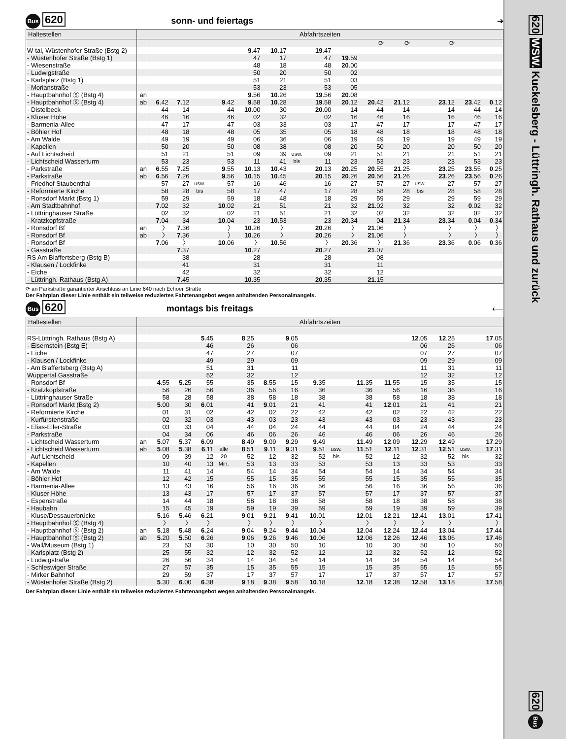Bus 620
sonn- und feiertags ➔
| Haltestellen | Abfahrtszeiten | | | | | | | | | | | | | | | |
| --- | --- | --- | --- | --- | --- | --- | --- | --- | --- | --- | --- | --- | --- | --- | --- | --- |
| | | | | | | | | | | | ⟳ | ⟳ | | ⟳ | | |
| W-tal, Wüstenhofer Straße (Bstg 2) | | | | | | 9 .47 | 10 .17 | | 19 .47 | | | | | | | |
| - Wüstenhofer Straße (Bstg 1) | | | | | | 47 | 17 | | 47 | 19 .59 | | | | | | |
| - Wiesenstraße | | | | | | 48 | 18 | | 48 | 20 .00 | | | | | | |
| - Ludwigstraße | | | | | | 50 | 20 | | 50 | 02 | | | | | | |
| - Karlsplatz (Bstg 1) | | | | | | 51 | 21 | | 51 | 03 | | | | | | |
| - Morianstraße | | | | | | 53 | 23 | | 53 | 05 | | | | | | |
| - Hauptbahnhof Ⓢ (Bstg 4) | an | | | | | 9 .56 | 10 .26 | | 19 .56 | 20 .08 | | | | | | |
| - Hauptbahnhof Ⓢ (Bstg 4) | ab | 6 .42 | 7 .12 | | 9 .42 | 9 .58 | 10 .28 | | 19 .58 | 20 .12 | 20 .42 | 21 .12 | | 23 .12 | 23 .42 | 0 .12 |
| - Distelbeck | | 44 | 14 | | 44 | 10 .00 | 30 | | 20 .00 | 14 | 44 | 14 | | 14 | 44 | 14 |
| - Kluser Höhe | | 46 | 16 | | 46 | 02 | 32 | | 02 | 16 | 46 | 16 | | 16 | 46 | 16 |
| - Barmenia-Allee | | 47 | 17 | | 47 | 03 | 33 | | 03 | 17 | 47 | 17 | | 17 | 47 | 17 |
| - Böhler Hof | | 48 | 18 | | 48 | 05 | 35 | | 05 | 18 | 48 | 18 | | 18 | 48 | 18 |
| - Am Walde | | 49 | 19 | | 49 | 06 | 36 | | 06 | 19 | 49 | 19 | | 19 | 49 | 19 |
| - Kapellen | | 50 | 20 | | 50 | 08 | 38 | | 08 | 20 | 50 | 20 | | 20 | 50 | 20 |
| - Auf Lichtscheid | | 51 | 21 | | 51 | 09 | 39 | usw. | 09 | 21 | 51 | 21 | | 21 | 51 | 21 |
| - Lichtscheid Wasserturm | | 53 | 23 | | 53 | 11 | 41 | bis | 11 | 23 | 53 | 23 | | 23 | 53 | 23 |
| - Parkstraße | an | 6 .55 | 7 .25 | | 9 .55 | 10 .13 | 10 .43 | | 20 .13 | 20 .25 | 20 .55 | 21 .25 | | 23 .25 | 23 .55 | 0 .25 |
| - Parkstraße | ab | 6 .56 | 7 .26 | | 9 .56 | 10 .15 | 10 .45 | | 20 .15 | 20 .26 | 20 .56 | 21 .26 | | 23 .26 | 23 .56 | 0 .26 |
| - Friedhof Staubenthal | | 57 | 27 | usw. | 57 | 16 | 46 | | 16 | 27 | 57 | 27 | usw. | 27 | 57 | 27 |
| - Reformierte Kirche | | 58 | 28 | bis | 58 | 17 | 47 | | 17 | 28 | 58 | 28 | bis | 28 | 58 | 28 |
| - Ronsdorf Markt (Bstg 1) | | 59 | 29 | | 59 | 18 | 48 | | 18 | 29 | 59 | 29 | | 29 | 59 | 29 |
| - Am Stadtbahnhof | | 7 .02 | 32 | | 10 .02 | 21 | 51 | | 21 | 32 | 21 .02 | 32 | | 32 | 0 .02 | 32 |
| - Lüttringhauser Straße | | 02 | 32 | | 02 | 21 | 51 | | 21 | 32 | 02 | 32 | | 32 | 02 | 32 |
| - Kratzkopfstraße | | 7 .04 | 34 | | 10 .04 | 23 | 10 .53 | | 23 | 20 .34 | 04 | 21 .34 | | 23 .34 | 0 .04 | 0 .34 |
| - Ronsdorf Bf | an | 〉 | 7 .36 | | 〉 | 10 .26 | 〉 | | 20 .26 | 〉 | 21 .06 | 〉 | | 〉 | 〉 | 〉 |
| - Ronsdorf Bf | ab | 〉 | 7 .36 | | 〉 | 10 .26 | 〉 | | 20 .26 | 〉 | 21 .06 | 〉 | | 〉 | 〉 | 〉 |
| - Ronsdorf Bf | | 7 .06 | 〉 | | 10 .06 | 〉 | 10 .56 | | 〉 | 20 .36 | 〉 | 21 .36 | | 23 .36 | 0 .06 | 0 .36 |
| - Gasstraße | | | 7 .37 | | | 10 .27 | | | 20 .27 | | 21 .07 | | | | | |
| RS Am Blaffertsberg (Bstg B) | | | 38 | | | 28 | | | 28 | | 08 | | | | | |
| - Klausen / Lockfinke | | | 41 | | | 31 | | | 31 | | 11 | | | | | |
| - Eiche | | | 42 | | | 32 | | | 32 | | 12 | | | | | |
| - Lüttringh. Rathaus (Bstg A) | | | 7 .45 | | | 10 .35 | | | 20 .35 | | 21 .15 | | | | | |
⟳ an Parkstraße garantierter Anschluss an Linie 640 nach Echoer Straße
Der Fahrplan dieser Linie enthält ein teilweise reduziertes Fahrtenangebot wegen anhaltenden Personalmangels.
Bus 620
montags bis freitags ⟵
| Haltestellen | Abfahrtszeiten | | | | | | | | | | | | | | | |
| --- | --- | --- | --- | --- | --- | --- | --- | --- | --- | --- | --- | --- | --- | --- | --- | --- |
| RS-Lüttringh. Rathaus (Bstg A) | | | | 5 .45 | | 8 .25 | | 9 .05 | | | | | 12 .05 | 12 .25 | | 17 .05 |
| - Eisernstein (Bstg E) | | | | 46 | | 26 | | 06 | | | | | 06 | 26 | | 06 |
| - Eiche | | | | 47 | | 27 | | 07 | | | | | 07 | 27 | | 07 |
| - Klausen / Lockfinke | | | | 49 | | 29 | | 09 | | | | | 09 | 29 | | 09 |
| - Am Blaffertsberg (Bstg A) | | | | 51 | | 31 | | 11 | | | | | 11 | 31 | | 11 |
| Wuppertal Gasstraße | | | | 52 | | 32 | | 12 | | | | | 12 | 32 | | 12 |
| - Ronsdorf Bf | | 4 .55 | 5 .25 | 55 | | 35 | 8 .55 | 15 | 9 .35 | | 11 .35 | 11 .55 | 15 | 35 | | 15 |
| - Kratzkopfstraße | | 56 | 26 | 56 | | 36 | 56 | 16 | 36 | | 36 | 56 | 16 | 36 | | 16 |
| - Lüttringhauser Straße | | 58 | 28 | 58 | | 38 | 58 | 18 | 38 | | 38 | 58 | 18 | 38 | | 18 |
| - Ronsdorf Markt (Bstg 2) | | 5 .00 | 30 | 6 .01 | | 41 | 9 .01 | 21 | 41 | | 41 | 12 .01 | 21 | 41 | | 21 |
| - Reformierte Kirche | | 01 | 31 | 02 | | 42 | 02 | 22 | 42 | | 42 | 02 | 22 | 42 | | 22 |
| - Kurfürstenstraße | | 02 | 32 | 03 | | 43 | 03 | 23 | 43 | | 43 | 03 | 23 | 43 | | 23 |
| - Elias-Eller-Straße | | 03 | 33 | 04 | | 44 | 04 | 24 | 44 | | 44 | 04 | 24 | 44 | | 24 |
| - Parkstraße | | 04 | 34 | 06 | | 46 | 06 | 26 | 46 | | 46 | 06 | 26 | 46 | | 26 |
| - Lichtscheid Wasserturm | an | 5 .07 | 5 .37 | 6 .09 | | 8 .49 | 9 .09 | 9 .29 | 9 .49 | | 11 .49 | 12 .09 | 12 .29 | 12 .49 | | 17 .29 |
| - Lichtscheid Wasserturm | ab | 5 .08 | 5 .38 | 6 .11 | alle | 8 .51 | 9 .11 | 9 .31 | 9 .51 | usw. | 11 .51 | 12 .11 | 12 .31 | 12 .51 | usw. | 17 .31 |
| - Auf Lichtscheid | | 09 | 39 | 12 | 20 | 52 | 12 | 32 | 52 | bis | 52 | 12 | 32 | 52 | bis | 32 |
| - Kapellen | | 10 | 40 | 13 | Min. | 53 | 13 | 33 | 53 | | 53 | 13 | 33 | 53 | | 33 |
| - Am Walde | | 11 | 41 | 14 | | 54 | 14 | 34 | 54 | | 54 | 14 | 34 | 54 | | 34 |
| - Böhler Hof | | 12 | 42 | 15 | | 55 | 15 | 35 | 55 | | 55 | 15 | 35 | 55 | | 35 |
| - Barmenia-Allee | | 13 | 43 | 16 | | 56 | 16 | 36 | 56 | | 56 | 16 | 36 | 56 | | 36 |
| - Kluser Höhe | | 13 | 43 | 17 | | 57 | 17 | 37 | 57 | | 57 | 17 | 37 | 57 | | 37 |
| - Espenstraße | | 14 | 44 | 18 | | 58 | 18 | 38 | 58 | | 58 | 18 | 38 | 58 | | 38 |
| - Haubahn | | 15 | 45 | 19 | | 59 | 19 | 39 | 59 | | 59 | 19 | 39 | 59 | | 39 |
| - Kluse/Dessauerbrücke | | 5 .16 | 5 .46 | 6 .21 | | 9 .01 | 9 .21 | 9 .41 | 10 .01 | | 12 .01 | 12 .21 | 12 .41 | 13 .01 | | 17 .41 |
| - Hauptbahnhof Ⓢ (Bstg 4) | | 〉 | 〉 | 〉 | | 〉 | 〉 | 〉 | 〉 | | 〉 | 〉 | 〉 | 〉 | | 〉 |
| - Hauptbahnhof Ⓢ (Bstg 2) | an | 5 .18 | 5 .48 | 6 .24 | | 9 .04 | 9 .24 | 9 .44 | 10 .04 | | 12 .04 | 12 .24 | 12 .44 | 13 .04 | | 17 .44 |
| - Hauptbahnhof Ⓢ (Bstg 2) | ab | 5 .20 | 5 .50 | 6 .26 | | 9 .06 | 9 .26 | 9 .46 | 10 .06 | | 12 .06 | 12 .26 | 12 .46 | 13 .06 | | 17 .46 |
| - Wall/Museum (Bstg 1) | | 23 | 53 | 30 | | 10 | 30 | 50 | 10 | | 10 | 30 | 50 | 10 | | 50 |
| - Karlsplatz (Bstg 2) | | 25 | 55 | 32 | | 12 | 32 | 52 | 12 | | 12 | 32 | 52 | 12 | | 52 |
| - Ludwigstraße | | 26 | 56 | 34 | | 14 | 34 | 54 | 14 | | 14 | 34 | 54 | 14 | | 54 |
| - Schleswiger Straße | | 27 | 57 | 35 | | 15 | 35 | 55 | 15 | | 15 | 35 | 55 | 15 | | 55 |
| - Mirker Bahnhof | | 29 | 59 | 37 | | 17 | 37 | 57 | 17 | | 17 | 37 | 57 | 17 | | 57 |
| - Wüstenhofer Straße (Bstg 2) | | 5 .30 | 6 .00 | 6 .38 | | 9 .18 | 9 .38 | 9 .58 | 10 .18 | | 12 .18 | 12 .38 | 12 .58 | 13 .18 | | 17 .58 |
Der Fahrplan dieser Linie enthält ein teilweise reduziertes Fahrtenangebot wegen anhaltenden Personalmangels.
620 WSW. Kuckelsberg - Lüttringh. Rathaus und zurück
620 Bus